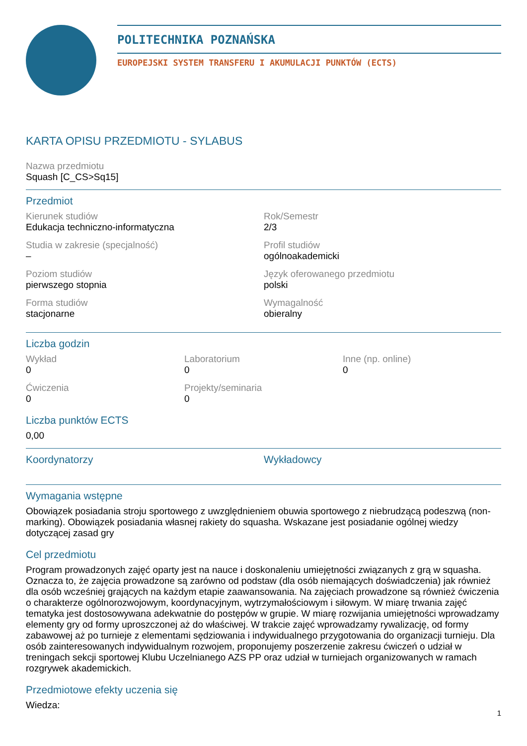POLITECHNIKA POZNAŃSKA
EUROPEJSKI SYSTEM TRANSFERU I AKUMULACJI PUNKTÓW (ECTS)
KARTA OPISU PRZEDMIOTU - SYLABUS
Nazwa przedmiotu
Squash [C_CS>Sq15]
Przedmiot
Kierunek studiów
Edukacja techniczno-informatyczna
Rok/Semestr
2/3
Studia w zakresie (specjalność)
–
Profil studiów
ogólnoakademicki
Poziom studiów
pierwszego stopnia
Język oferowanego przedmiotu
polski
Forma studiów
stacjonarne
Wymagalność
obieralny
Liczba godzin
Wykład
0
Laboratorium
0
Inne (np. online)
0
Ćwiczenia
0
Projekty/seminaria
0
Liczba punktów ECTS
0,00
Koordynatorzy
Wykładowcy
Wymagania wstępne
Obowiązek posiadania stroju sportowego z uwzględnieniem obuwia sportowego z niebrudzącą podeszwą (non-marking). Obowiązek posiadania własnej rakiety do squasha. Wskazane jest posiadanie ogólnej wiedzy dotyczącej zasad gry
Cel przedmiotu
Program prowadzonych zajęć oparty jest na nauce i doskonaleniu umiejętności związanych z grą w squasha. Oznacza to, że zajęcia prowadzone są zarówno od podstaw (dla osób niemających doświadczenia) jak również dla osób wcześniej grających na każdym etapie zaawansowania. Na zajęciach prowadzone są również ćwiczenia o charakterze ogólnorozwojowym, koordynacyjnym, wytrzymałościowym i siłowym. W miarę trwania zajęć tematyka jest dostosowywana adekwatnie do postępów w grupie. W miarę rozwijania umiejętności wprowadzamy elementy gry od formy uproszczonej aż do właściwej. W trakcie zajęć wprowadzamy rywalizację, od formy zabawowej aż po turnieje z elementami sędziowania i indywidualnego przygotowania do organizacji turnieju. Dla osób zainteresowanych indywidualnym rozwojem, proponujemy poszerzenie zakresu ćwiczeń o udział w treningach sekcji sportowej Klubu Uczelnianego AZS PP oraz udział w turniejach organizowanych w ramach rozgrywek akademickich.
Przedmiotowe efekty uczenia się
Wiedza:
1